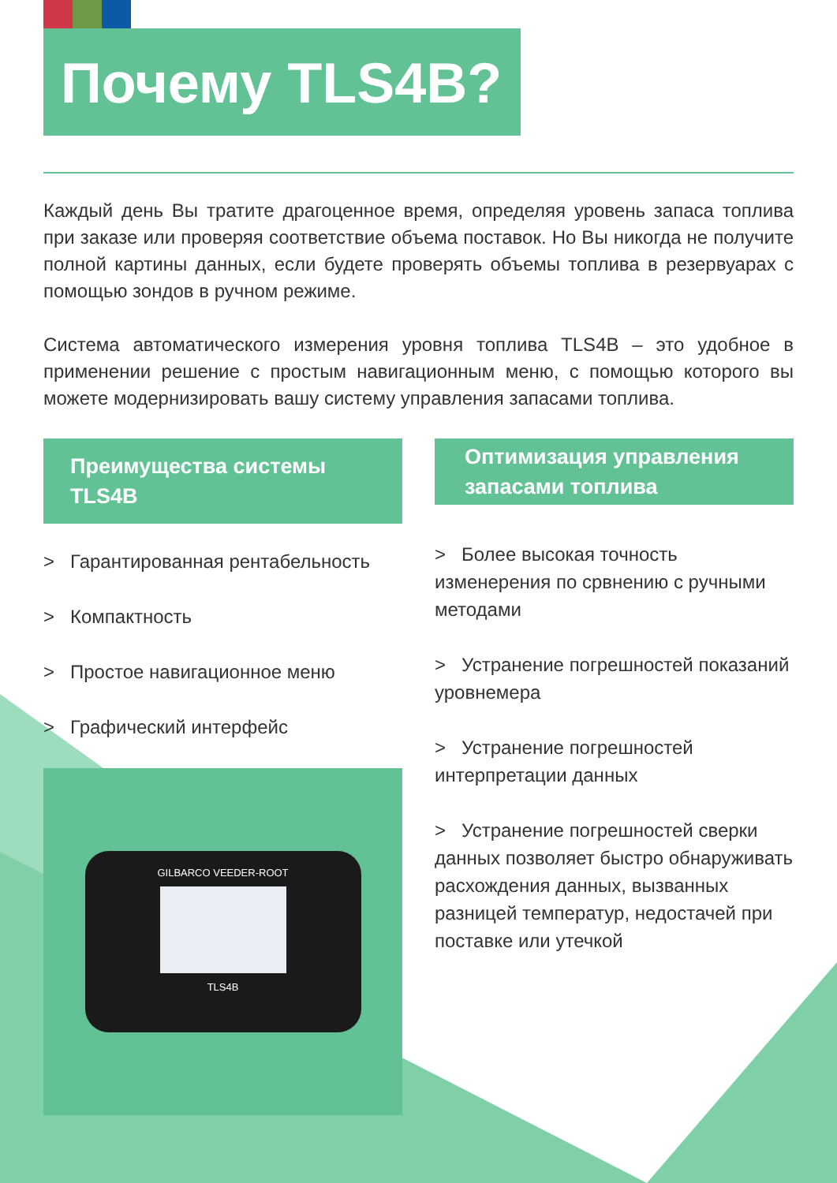Почему TLS4B?
Каждый день Вы тратите драгоценное время, определяя уровень запаса топлива при заказе или проверяя соответствие объема поставок. Но Вы никогда не получите полной картины данных, если будете проверять объемы топлива в резервуарах с помощью зондов в ручном режиме.
Система автоматического измерения уровня топлива TLS4B – это удобное в применении решение с простым навигационным меню, с помощью которого вы можете модернизировать вашу систему управления запасами топлива.
Преимущества системы TLS4B
> Гарантированная рентабельность
> Компактность
> Простое навигационное меню
> Графический интерфейс
GILBARCO VEEDER-ROOT
TLS4B
Оптимизация управления запасами топлива
> Более высокая точность изменерения по срвнению с ручными методами
> Устранение погрешностей показаний уровнемера
> Устранение погрешностей интерпретации данных
> Устранение погрешностей сверки данных позволяет быстро обнаруживать расхождения данных, вызванных разницей температур, недостачей при поставке или утечкой